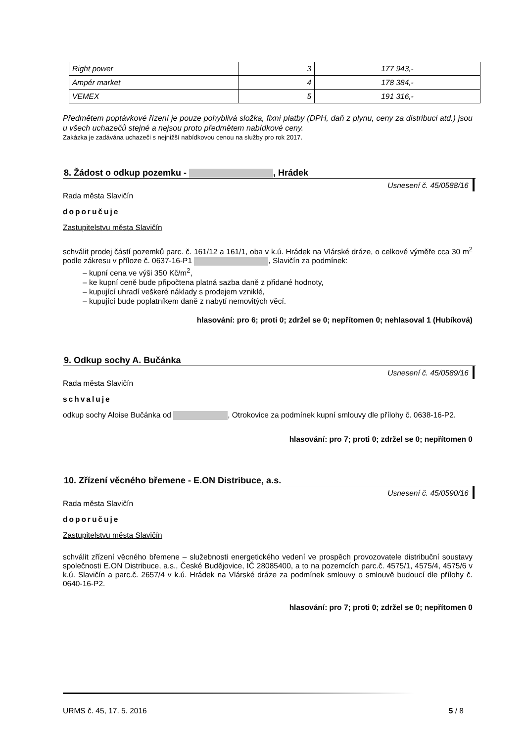| Right power | 3 | 177 943,- |
| Ampér market | 4 | 178 384,- |
| VEMEX | 5 | 191 316,- |
Předmětem poptávkové řízení je pouze pohyblivá složka, fixní platby (DPH, daň z plynu, ceny za distribuci atd.) jsou u všech uchazečů stejné a nejsou proto předmětem nabídkové ceny.
Zakázka je zadávána uchazeči s nejnižší nabídkovou cenou na služby pro rok 2017.
8. Žádost o odkup pozemku - , Hrádek
Usnesení č. 45/0588/16
Rada města Slavičín
doporučuje
Zastupitelstvu města Slavičín
schválit prodej částí pozemků parc. č. 161/12 a 161/1, oba v k.ú. Hrádek na Vlárské dráze, o celkové výměře cca 30 m<sup>2</sup> podle zákresu v příloze č. 0637-16-P1 , Slavičín za podmínek:
– kupní cena ve výši 350 Kč/m<sup>2</sup>,
– ke kupní ceně bude připočtena platná sazba daně z přidané hodnoty,
– kupující uhradí veškeré náklady s prodejem vzniklé,
– kupující bude poplatníkem daně z nabytí nemovitých věcí.
hlasování: pro 6; proti 0; zdržel se 0; nepřítomen 0; nehlasoval 1 (Hubíková)
9. Odkup sochy A. Bučánka
Usnesení č. 45/0589/16
Rada města Slavičín
schvaluje
odkup sochy Aloise Bučánka od , Otrokovice za podmínek kupní smlouvy dle přílohy č. 0638-16-P2.
hlasování: pro 7; proti 0; zdržel se 0; nepřítomen 0
10. Zřízení věcného břemene - E.ON Distribuce, a.s.
Usnesení č. 45/0590/16
Rada města Slavičín
doporučuje
Zastupitelstvu města Slavičín
schválit zřízení věcného břemene – služebnosti energetického vedení ve prospěch provozovatele distribuční soustavy společnosti E.ON Distribuce, a.s., České Budějovice, IČ 28085400, a to na pozemcích parc.č. 4575/1, 4575/4, 4575/6 v k.ú. Slavičín a parc.č. 2657/4 v k.ú. Hrádek na Vlárské dráze za podmínek smlouvy o smlouvě budoucí dle přílohy č. 0640-16-P2.
hlasování: pro 7; proti 0; zdržel se 0; nepřítomen 0
URMS č. 45, 17. 5. 2016 5 / 8